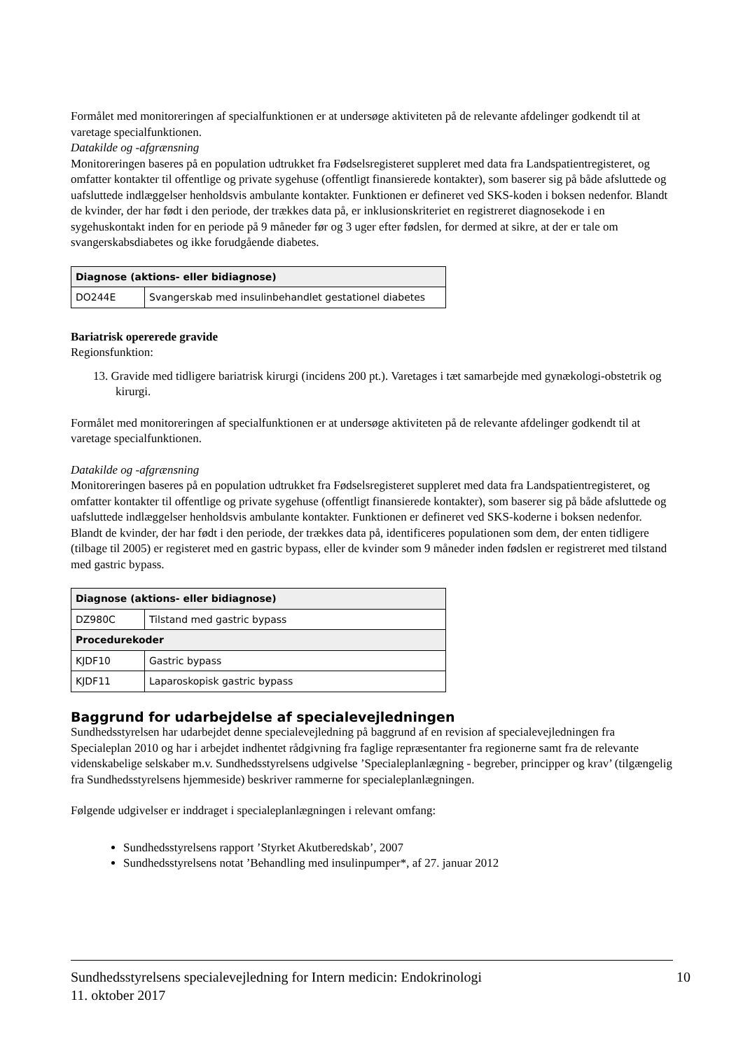Formålet med monitoreringen af specialfunktionen er at undersøge aktiviteten på de relevante afdelinger godkendt til at varetage specialfunktionen.
Datakilde og -afgrænsning
Monitoreringen baseres på en population udtrukket fra Fødselsregisteret suppleret med data fra Landspatientregisteret, og omfatter kontakter til offentlige og private sygehuse (offentligt finansierede kontakter), som baserer sig på både afsluttede og uafsluttede indlæggelser henholdsvis ambulante kontakter. Funktionen er defineret ved SKS-koden i boksen nedenfor. Blandt de kvinder, der har født i den periode, der trækkes data på, er inklusionskriteriet en registreret diagnosekode i en sygehuskontakt inden for en periode på 9 måneder før og 3 uger efter fødslen, for dermed at sikre, at der er tale om svangerskabsdiabetes og ikke forudgående diabetes.
| Diagnose (aktions- eller bidiagnose) | |
| --- | --- |
| DO244E | Svangerskab med insulinbehandlet gestationel diabetes |
Bariatrisk opererede gravide
Regionsfunktion:
13. Gravide med tidligere bariatrisk kirurgi (incidens 200 pt.). Varetages i tæt samarbejde med gynækologi-obstetrik og kirurgi.
Formålet med monitoreringen af specialfunktionen er at undersøge aktiviteten på de relevante afdelinger godkendt til at varetage specialfunktionen.
Datakilde og -afgrænsning
Monitoreringen baseres på en population udtrukket fra Fødselsregisteret suppleret med data fra Landspatientregisteret, og omfatter kontakter til offentlige og private sygehuse (offentligt finansierede kontakter), som baserer sig på både afsluttede og uafsluttede indlæggelser henholdsvis ambulante kontakter. Funktionen er defineret ved SKS-koderne i boksen nedenfor. Blandt de kvinder, der har født i den periode, der trækkes data på, identificeres populationen som dem, der enten tidligere (tilbage til 2005) er registeret med en gastric bypass, eller de kvinder som 9 måneder inden fødslen er registreret med tilstand med gastric bypass.
| Diagnose (aktions- eller bidiagnose) | |
| --- | --- |
| DZ980C | Tilstand med gastric bypass |
| Procedurekoder | |
| KJDF10 | Gastric bypass |
| KJDF11 | Laparoskopisk gastric bypass |
Baggrund for udarbejdelse af specialevejledningen
Sundhedsstyrelsen har udarbejdet denne specialevejledning på baggrund af en revision af specialevejledningen fra Specialeplan 2010 og har i arbejdet indhentet rådgivning fra faglige repræsentanter fra regionerne samt fra de relevante videnskabelige selskaber m.v. Sundhedsstyrelsens udgivelse ’Specialeplanlægning - begreber, principper og krav’ (tilgængelig fra Sundhedsstyrelsens hjemmeside) beskriver rammerne for specialeplanlægningen.
Følgende udgivelser er inddraget i specialeplanlægningen i relevant omfang:
Sundhedsstyrelsens rapport ’Styrket Akutberedskab’, 2007
Sundhedsstyrelsens notat ’Behandling med insulinpumper*, af 27. januar 2012
10 Sundhedsstyrelsens specialevejledning for Intern medicin: Endokrinologi
11. oktober 2017